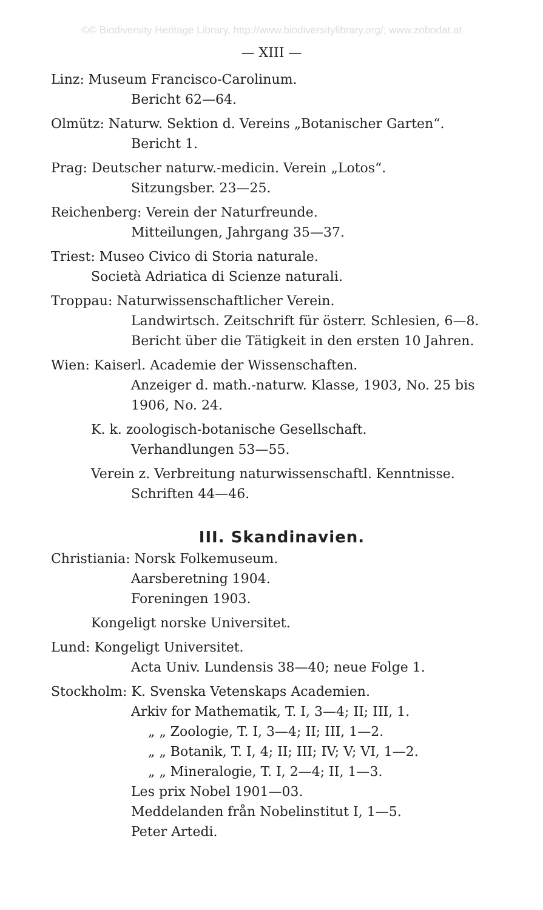©© Biodiversity Heritage Library, http://www.biodiversitylibrary.org/; www.zobodat.at
— XIII —
Linz: Museum Francisco-Carolinum.
Bericht 62—64.
Olmütz: Naturw. Sektion d. Vereins „Botanischer Garten“.
Bericht 1.
Prag: Deutscher naturw.-medicin. Verein „Lotos“.
Sitzungsber. 23—25.
Reichenberg: Verein der Naturfreunde.
Mitteilungen, Jahrgang 35—37.
Triest: Museo Civico di Storia naturale.
Società Adriatica di Scienze naturali.
Troppau: Naturwissenschaftlicher Verein.
Landwirtsch. Zeitschrift für österr. Schlesien, 6—8.
Bericht über die Tätigkeit in den ersten 10 Jahren.
Wien: Kaiserl. Academie der Wissenschaften.
Anzeiger d. math.-naturw. Klasse, 1903, No. 25 bis 1906, No. 24.
K. k. zoologisch-botanische Gesellschaft.
Verhandlungen 53—55.
Verein z. Verbreitung naturwissenschaftl. Kenntnisse.
Schriften 44—46.
III. Skandinavien.
Christiania: Norsk Folkemuseum.
Aarsberetning 1904.
Foreningen 1903.
Kongeligt norske Universitet.
Lund: Kongeligt Universitet.
Acta Univ. Lundensis 38—40; neue Folge 1.
Stockholm: K. Svenska Vetenskaps Academien.
Arkiv for Mathematik, T. I, 3—4; II; III, 1.
„ „ Zoologie, T. I, 3—4; II; III, 1—2.
„ „ Botanik, T. I, 4; II; III; IV; V; VI, 1—2.
„ „ Mineralogie, T. I, 2—4; II, 1—3.
Les prix Nobel 1901—03.
Meddelanden från Nobelinstitut I, 1—5.
Peter Artedi.